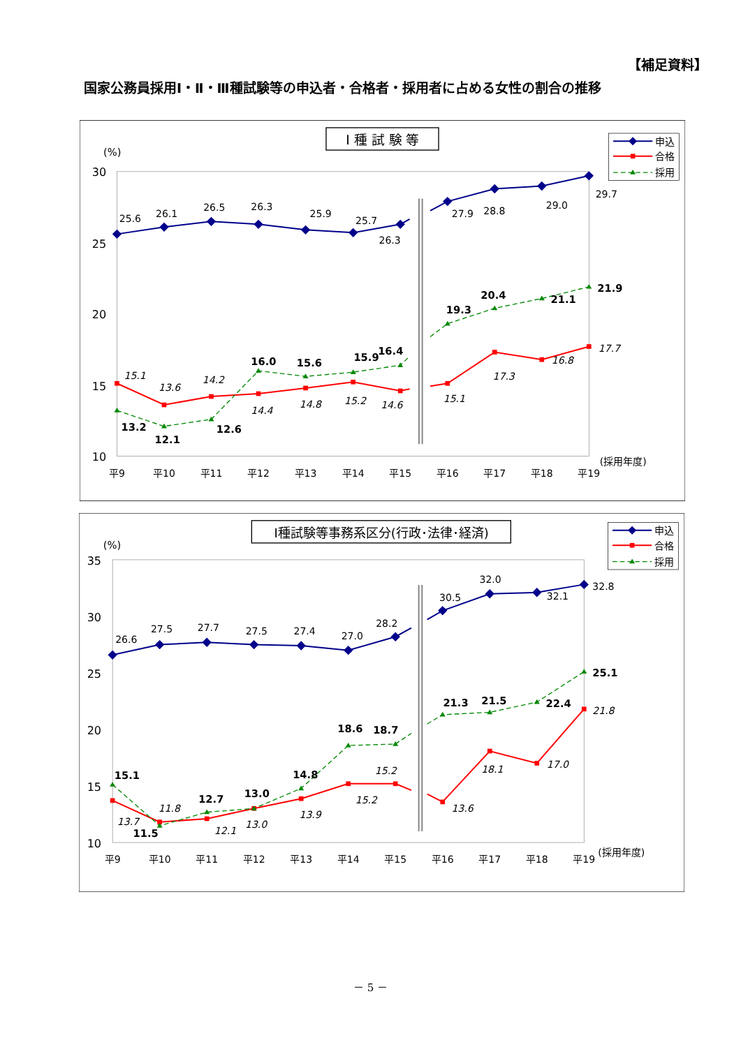【補足資料】
国家公務員採用Ⅰ・Ⅱ・Ⅲ種試験等の申込者・合格者・採用者に占める女性の割合の推移
Ⅰ 種 試 験 等
(%)
30
25
20
15
10
平9
平10
平11
平12
平13
平14
平15
平16
平17
平18
平19
(採用年度)
25.6
26.1
26.5
26.3
25.9
25.7
26.3
27.9
28.8
29.0
29.7
15.1
13.6
14.2
14.4
14.8
15.2
14.6
15.1
17.3
16.8
17.7
13.2
12.1
12.6
16.0
15.6
15.9
16.4
19.3
20.4
21.1
21.9
申込
合格
採用
Ⅰ種試験等事務系区分(行政･法律･経済)
(%)
35
30
25
20
15
10
平9
平10
平11
平12
平13
平14
平15
平16
平17
平18
平19
(採用年度)
26.6
27.5
27.7
27.5
27.4
27.0
28.2
30.5
32.0
32.1
32.8
13.7
11.8
12.1
13.0
13.9
15.2
15.2
13.6
18.1
17.0
21.8
15.1
11.5
12.7
13.0
14.8
18.6
18.7
21.3
21.5
22.4
25.1
申込
合格
採用
－ 5 －